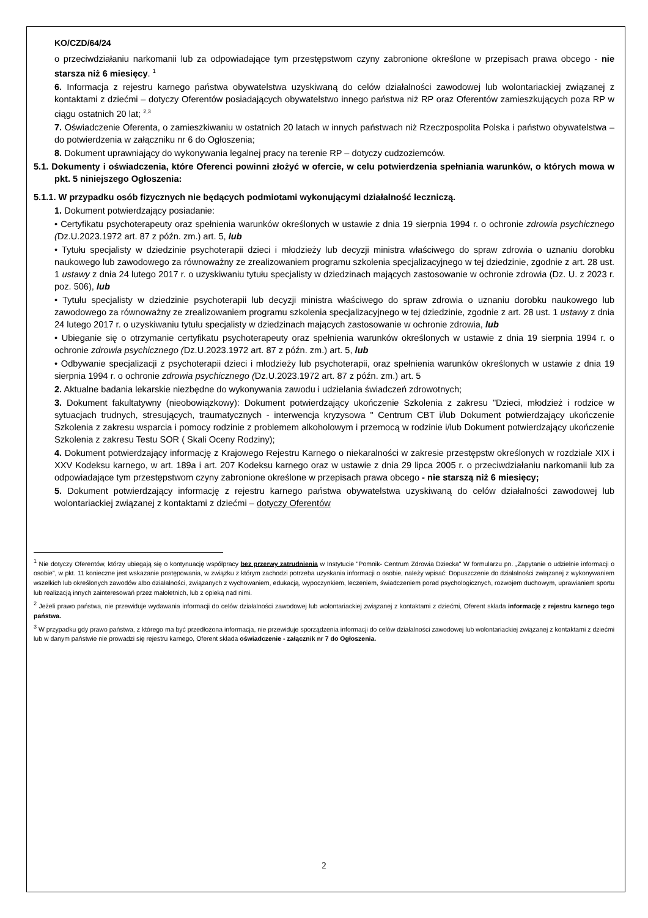KO/CZD/64/24
o przeciwdziałaniu narkomanii lub za odpowiadające tym przestępstwom czyny zabronione określone w przepisach prawa obcego - nie starsza niż 6 miesięcy. <sup>1</sup>
6. Informacja z rejestru karnego państwa obywatelstwa uzyskiwaną do celów działalności zawodowej lub wolontariackiej związanej z kontaktami z dziećmi – dotyczy Oferentów posiadających obywatelstwo innego państwa niż RP oraz Oferentów zamieszkujących poza RP w ciągu ostatnich 20 lat; <sup>2,3</sup>
7. Oświadczenie Oferenta, o zamieszkiwaniu w ostatnich 20 latach w innych państwach niż Rzeczpospolita Polska i państwo obywatelstwa – do potwierdzenia w załączniku nr 6 do Ogłoszenia;
8. Dokument uprawniający do wykonywania legalnej pracy na terenie RP – dotyczy cudzoziemców.
5.1. Dokumenty i oświadczenia, które Oferenci powinni złożyć w ofercie, w celu potwierdzenia spełniania warunków, o których mowa w pkt. 5 niniejszego Ogłoszenia:
5.1.1. W przypadku osób fizycznych nie będących podmiotami wykonującymi działalność leczniczą.
1. Dokument potwierdzający posiadanie:
• Certyfikatu psychoterapeuty oraz spełnienia warunków określonych w ustawie z dnia 19 sierpnia 1994 r. o ochronie zdrowia psychicznego (Dz.U.2023.1972 art. 87 z późn. zm.) art. 5, lub
• Tytułu specjalisty w dziedzinie psychoterapii dzieci i młodzieży lub decyzji ministra właściwego do spraw zdrowia o uznaniu dorobku naukowego lub zawodowego za równoważny ze zrealizowaniem programu szkolenia specjalizacyjnego w tej dziedzinie, zgodnie z art. 28 ust. 1 ustawy z dnia 24 lutego 2017 r. o uzyskiwaniu tytułu specjalisty w dziedzinach mających zastosowanie w ochronie zdrowia (Dz. U. z 2023 r. poz. 506), lub
• Tytułu specjalisty w dziedzinie psychoterapii lub decyzji ministra właściwego do spraw zdrowia o uznaniu dorobku naukowego lub zawodowego za równoważny ze zrealizowaniem programu szkolenia specjalizacyjnego w tej dziedzinie, zgodnie z art. 28 ust. 1 ustawy z dnia 24 lutego 2017 r. o uzyskiwaniu tytułu specjalisty w dziedzinach mających zastosowanie w ochronie zdrowia, lub
• Ubieganie się o otrzymanie certyfikatu psychoterapeuty oraz spełnienia warunków określonych w ustawie z dnia 19 sierpnia 1994 r. o ochronie zdrowia psychicznego (Dz.U.2023.1972 art. 87 z późn. zm.) art. 5, lub
• Odbywanie specjalizacji z psychoterapii dzieci i młodzieży lub psychoterapii, oraz spełnienia warunków określonych w ustawie z dnia 19 sierpnia 1994 r. o ochronie zdrowia psychicznego (Dz.U.2023.1972 art. 87 z późn. zm.) art. 5
2. Aktualne badania lekarskie niezbędne do wykonywania zawodu i udzielania świadczeń zdrowotnych;
3. Dokument fakultatywny (nieobowiązkowy): Dokument potwierdzający ukończenie Szkolenia z zakresu "Dzieci, młodzież i rodzice w sytuacjach trudnych, stresujących, traumatycznych - interwencja kryzysowa " Centrum CBT i/lub Dokument potwierdzający ukończenie Szkolenia z zakresu wsparcia i pomocy rodzinie z problemem alkoholowym i przemocą w rodzinie i/lub Dokument potwierdzający ukończenie Szkolenia z zakresu Testu SOR ( Skali Oceny Rodziny);
4. Dokument potwierdzający informację z Krajowego Rejestru Karnego o niekaralności w zakresie przestępstw określonych w rozdziale XIX i XXV Kodeksu karnego, w art. 189a i art. 207 Kodeksu karnego oraz w ustawie z dnia 29 lipca 2005 r. o przeciwdziałaniu narkomanii lub za odpowiadające tym przestępstwom czyny zabronione określone w przepisach prawa obcego - nie starszą niż 6 miesięcy;
5. Dokument potwierdzający informację z rejestru karnego państwa obywatelstwa uzyskiwaną do celów działalności zawodowej lub wolontariackiej związanej z kontaktami z dziećmi – dotyczy Oferentów
<sup>1</sup> Nie dotyczy Oferentów, którzy ubiegają się o kontynuację współpracy bez przerwy zatrudnienia w Instytucie "Pomnik- Centrum Zdrowia Dziecka" W formularzu pn. „Zapytanie o udzielnie informacji o osobie”, w pkt. 11 konieczne jest wskazanie postępowania, w związku z którym zachodzi potrzeba uzyskania informacji o osobie, należy wpisać: Dopuszczenie do działalności związanej z wykonywaniem wszelkich lub określonych zawodów albo działalności, związanych z wychowaniem, edukacją, wypoczynkiem, leczeniem, świadczeniem porad psychologicznych, rozwojem duchowym, uprawianiem sportu lub realizacją innych zainteresowań przez małoletnich, lub z opieką nad nimi.
<sup>2</sup> Jeżeli prawo państwa, nie przewiduje wydawania informacji do celów działalności zawodowej lub wolontariackiej związanej z kontaktami z dziećmi, Oferent składa informację z rejestru karnego tego państwa.
<sup>3</sup> W przypadku gdy prawo państwa, z którego ma być przedłożona informacja, nie przewiduje sporządzenia informacji do celów działalności zawodowej lub wolontariackiej związanej z kontaktami z dziećmi lub w danym państwie nie prowadzi się rejestru karnego, Oferent składa oświadczenie - załącznik nr 7 do Ogłoszenia.
2